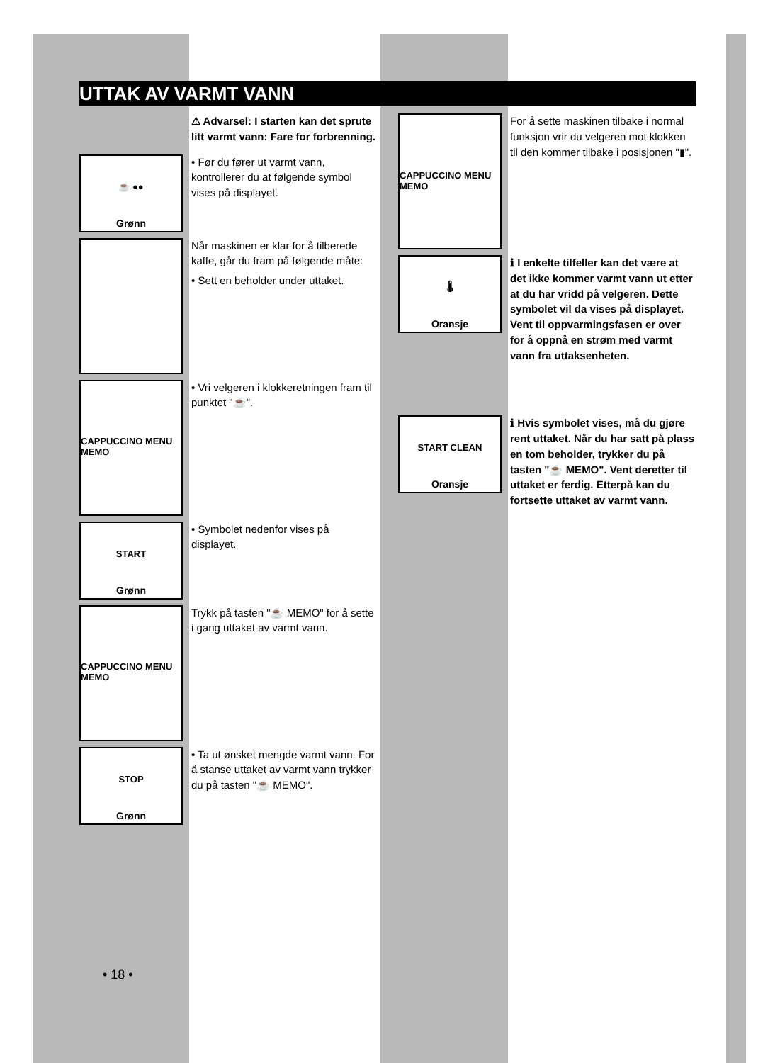UTTAK AV VARMT VANN
⚠ Advarsel: I starten kan det sprute litt varmt vann: Fare for forbrenning.
☕ ●●
Grønn
• Før du fører ut varmt vann, kontrollerer du at følgende symbol vises på displayet.
Når maskinen er klar for å tilberede kaffe, går du fram på følgende måte:
• Sett en beholder under uttaket.
CAPPUCCINO MENU MEMO
• Vri velgeren i klokkeretningen fram til punktet "☕".
START
Grønn
• Symbolet nedenfor vises på displayet.
CAPPUCCINO MENU MEMO
Trykk på tasten "☕ MEMO" for å sette i gang uttaket av varmt vann.
STOP
Grønn
• Ta ut ønsket mengde varmt vann. For å stanse uttaket av varmt vann trykker du på tasten "☕ MEMO".
CAPPUCCINO MENU MEMO
For å sette maskinen tilbake i normal funksjon vrir du velgeren mot klokken til den kommer tilbake i posisjonen "▮".
🌡
Oransje
ℹ I enkelte tilfeller kan det være at det ikke kommer varmt vann ut etter at du har vridd på velgeren. Dette symbolet vil da vises på displayet. Vent til oppvarmingsfasen er over for å oppnå en strøm med varmt vann fra uttaksenheten.
START CLEAN
Oransje
ℹ Hvis symbolet vises, må du gjøre rent uttaket. Når du har satt på plass en tom beholder, trykker du på tasten "☕ MEMO". Vent deretter til uttaket er ferdig. Etterpå kan du fortsette uttaket av varmt vann.
• 18 •